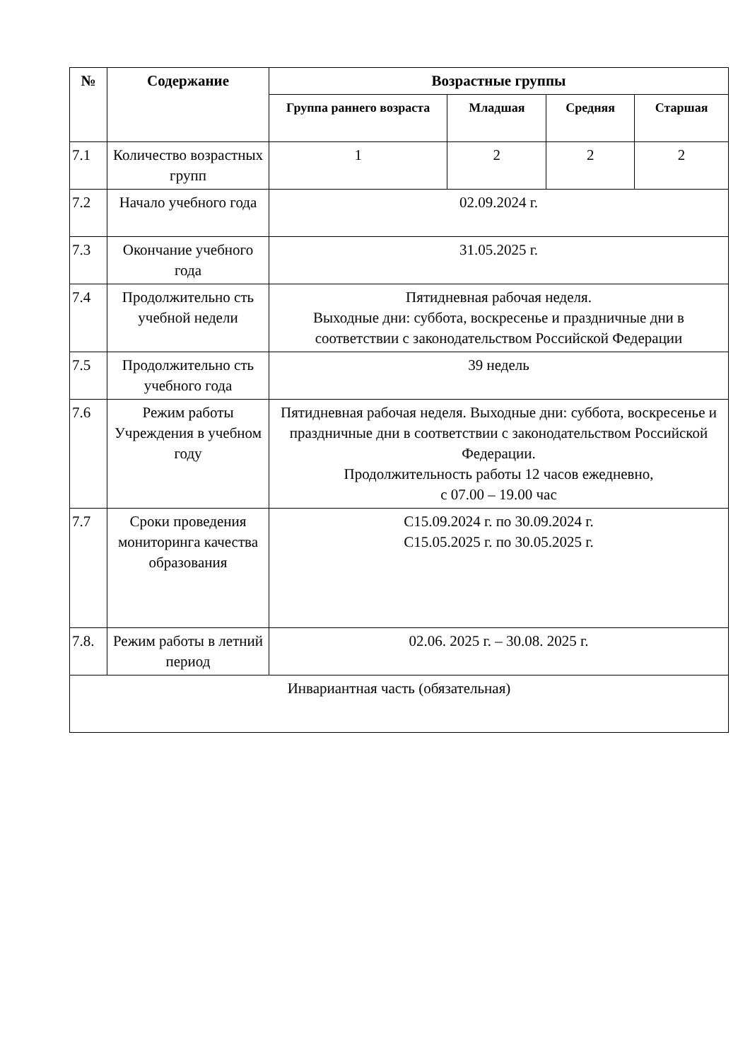| № | Содержание | Возрастные группы | | | |
| --- | --- | --- | --- | --- | --- |
| | | Группа раннего возраста | Младшая | Средняя | Старшая |
| 7.1 | Количество возрастных групп | 1 | 2 | 2 | 2 |
| 7.2 | Начало учебного года | 02.09.2024 г. | | | |
| 7.3 | Окончание учебного года | 31.05.2025 г. | | | |
| 7.4 | Продолжительно сть учебной недели | Пятидневная рабочая неделя. Выходные дни: суббота, воскресенье и праздничные дни в соответствии с законодательством Российской Федерации | | | |
| 7.5 | Продолжительно сть учебного года | 39 недель | | | |
| 7.6 | Режим работы Учреждения в учебном году | Пятидневная рабочая неделя. Выходные дни: суббота, воскресенье и праздничные дни в соответствии с законодательством Российской Федерации. Продолжительность работы 12 часов ежедневно, с 07.00 – 19.00 час | | | |
| 7.7 | Сроки проведения мониторинга качества образования | С15.09.2024 г. по 30.09.2024 г. С15.05.2025 г. по 30.05.2025 г. | | | |
| 7.8. | Режим работы в летний период | 02.06. 2025 г. – 30.08. 2025 г. | | | |
| Инвариантная часть (обязательная) | | | | | |